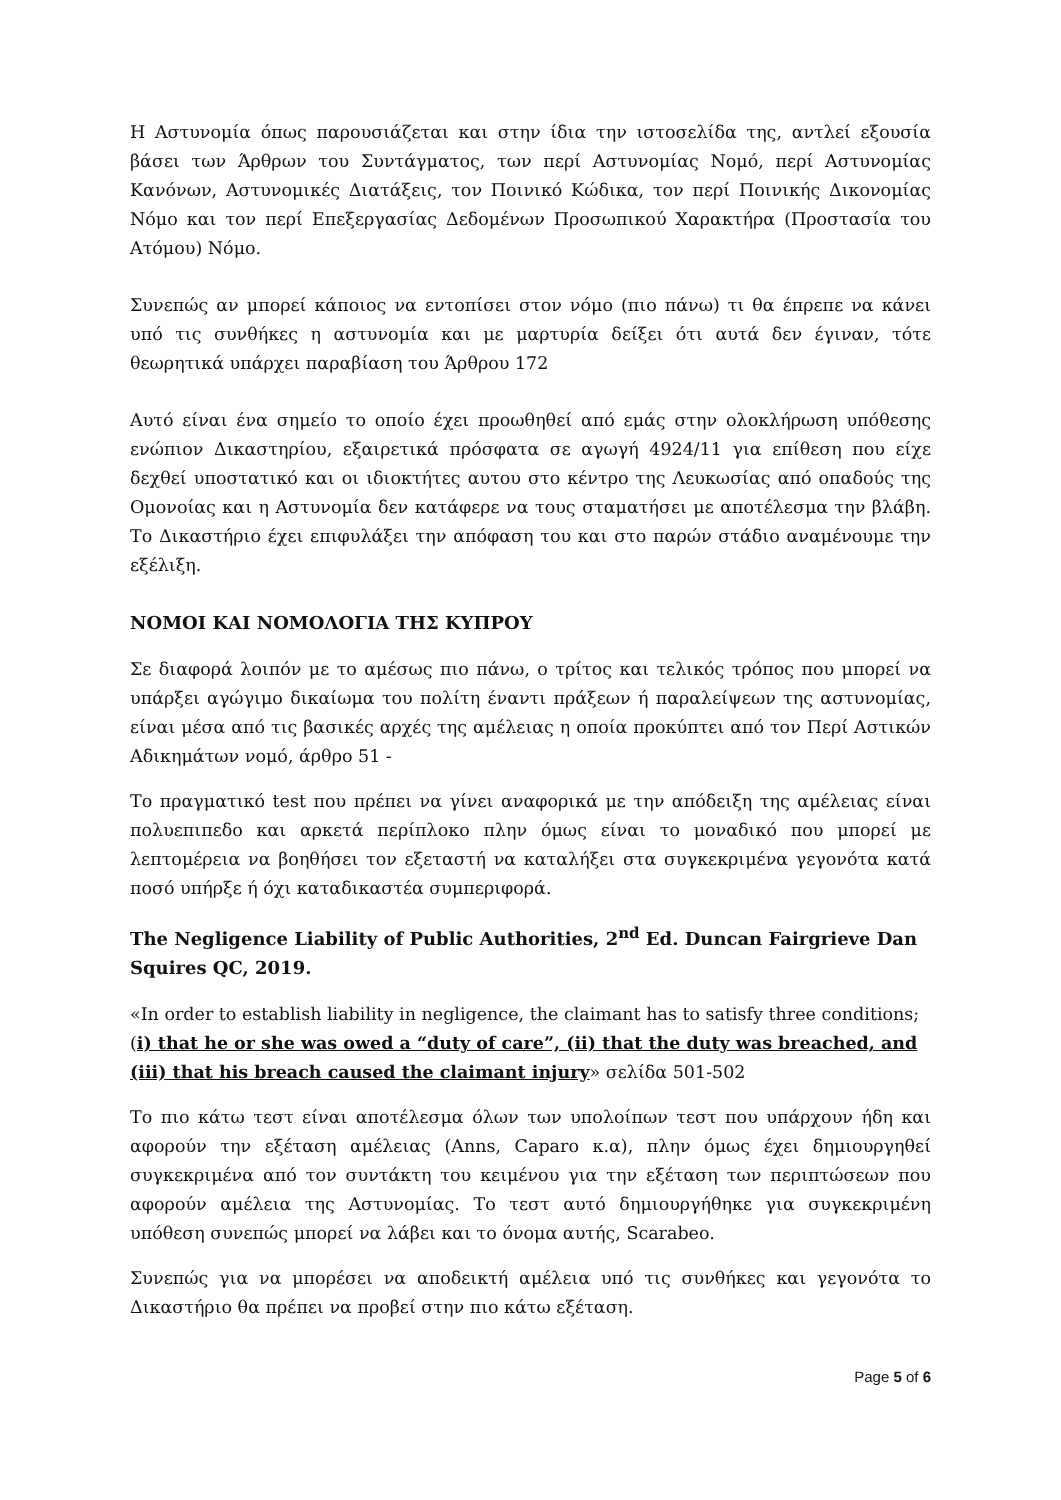Η Αστυνομία όπως παρουσιάζεται και στην ίδια την ιστοσελίδα της, αντλεί εξουσία βάσει των Άρθρων του Συντάγματος, των περί Αστυνομίας Νομό, περί Αστυνομίας Κανόνων, Αστυνομικές Διατάξεις, τον Ποινικό Κώδικα, τον περί Ποινικής Δικονομίας Νόμο και τον περί Επεξεργασίας Δεδομένων Προσωπικού Χαρακτήρα (Προστασία του Ατόμου) Νόμο.
Συνεπώς αν μπορεί κάποιος να εντοπίσει στον νόμο (πιο πάνω) τι θα έπρεπε να κάνει υπό τις συνθήκες η αστυνομία και με μαρτυρία δείξει ότι αυτά δεν έγιναν, τότε θεωρητικά υπάρχει παραβίαση του Άρθρου 172
Αυτό είναι ένα σημείο το οποίο έχει προωθηθεί από εμάς στην ολοκλήρωση υπόθεσης ενώπιον Δικαστηρίου, εξαιρετικά πρόσφατα σε αγωγή 4924/11 για επίθεση που είχε δεχθεί υποστατικό και οι ιδιοκτήτες αυτου στο κέντρο της Λευκωσίας από οπαδούς της Ομονοίας και η Αστυνομία δεν κατάφερε να τους σταματήσει με αποτέλεσμα την βλάβη. Το Δικαστήριο έχει επιφυλάξει την απόφαση του και στο παρών στάδιο αναμένουμε την εξέλιξη.
ΝΟΜΟΙ ΚΑΙ ΝΟΜΟΛΟΓΙΑ ΤΗΣ ΚΥΠΡΟΥ
Σε διαφορά λοιπόν με το αμέσως πιο πάνω, ο τρίτος και τελικός τρόπος που μπορεί να υπάρξει αγώγιμο δικαίωμα του πολίτη έναντι πράξεων ή παραλείψεων της αστυνομίας, είναι μέσα από τις βασικές αρχές της αμέλειας η οποία προκύπτει από τον Περί Αστικών Αδικημάτων νομό, άρθρο 51 -
Το πραγματικό test που πρέπει να γίνει αναφορικά με την απόδειξη της αμέλειας είναι πολυεπιπεδο και αρκετά περίπλοκο πλην όμως είναι το μοναδικό που μπορεί με λεπτομέρεια να βοηθήσει τον εξεταστή να καταλήξει στα συγκεκριμένα γεγονότα κατά ποσό υπήρξε ή όχι καταδικαστέα συμπεριφορά.
The Negligence Liability of Public Authorities, 2<sup>nd</sup> Ed. Duncan Fairgrieve Dan Squires QC, 2019.
«In order to establish liability in negligence, the claimant has to satisfy three conditions; (i) that he or she was owed a “duty of care”, (ii) that the duty was breached, and (iii) that his breach caused the claimant injury» σελίδα 501-502
Το πιο κάτω τεστ είναι αποτέλεσμα όλων των υπολοίπων τεστ που υπάρχουν ήδη και αφορούν την εξέταση αμέλειας (Anns, Caparo κ.α), πλην όμως έχει δημιουργηθεί συγκεκριμένα από τον συντάκτη του κειμένου για την εξέταση των περιπτώσεων που αφορούν αμέλεια της Αστυνομίας. Το τεστ αυτό δημιουργήθηκε για συγκεκριμένη υπόθεση συνεπώς μπορεί να λάβει και το όνομα αυτής, Scarabeo.
Συνεπώς για να μπορέσει να αποδεικτή αμέλεια υπό τις συνθήκες και γεγονότα το Δικαστήριο θα πρέπει να προβεί στην πιο κάτω εξέταση.
Page 5 of 6